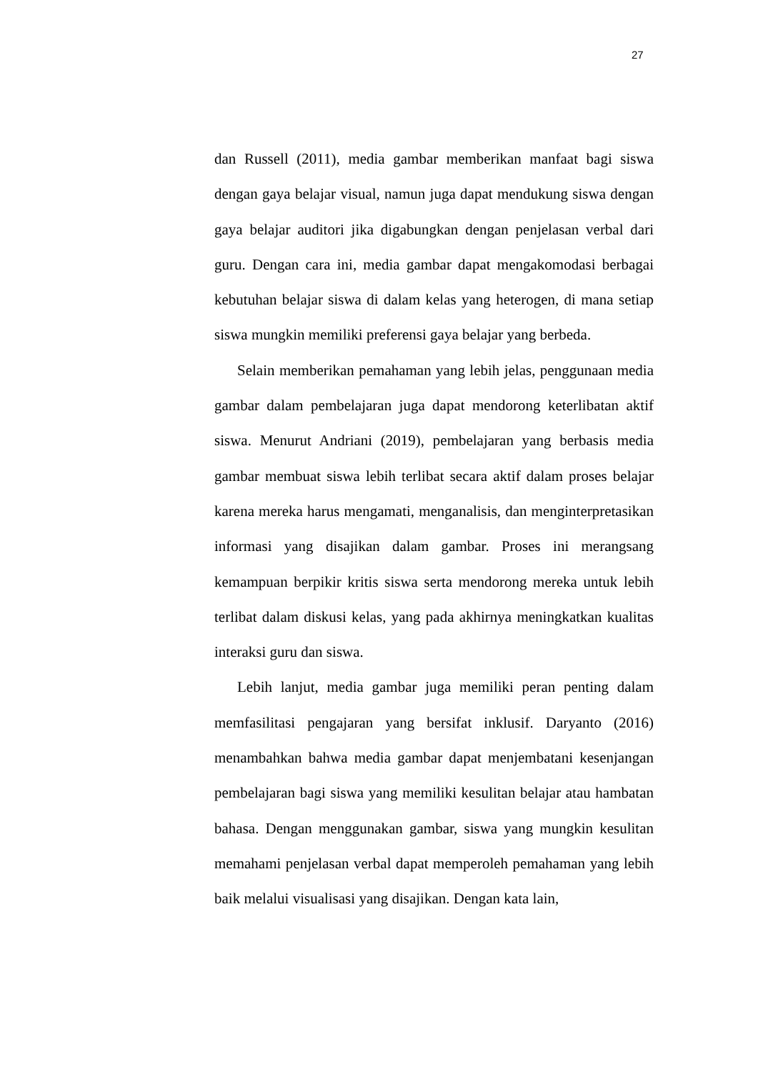27
dan Russell (2011), media gambar memberikan manfaat bagi siswa dengan gaya belajar visual, namun juga dapat mendukung siswa dengan gaya belajar auditori jika digabungkan dengan penjelasan verbal dari guru. Dengan cara ini, media gambar dapat mengakomodasi berbagai kebutuhan belajar siswa di dalam kelas yang heterogen, di mana setiap siswa mungkin memiliki preferensi gaya belajar yang berbeda.
Selain memberikan pemahaman yang lebih jelas, penggunaan media gambar dalam pembelajaran juga dapat mendorong keterlibatan aktif siswa. Menurut Andriani (2019), pembelajaran yang berbasis media gambar membuat siswa lebih terlibat secara aktif dalam proses belajar karena mereka harus mengamati, menganalisis, dan menginterpretasikan informasi yang disajikan dalam gambar. Proses ini merangsang kemampuan berpikir kritis siswa serta mendorong mereka untuk lebih terlibat dalam diskusi kelas, yang pada akhirnya meningkatkan kualitas interaksi guru dan siswa.
Lebih lanjut, media gambar juga memiliki peran penting dalam memfasilitasi pengajaran yang bersifat inklusif. Daryanto (2016) menambahkan bahwa media gambar dapat menjembatani kesenjangan pembelajaran bagi siswa yang memiliki kesulitan belajar atau hambatan bahasa. Dengan menggunakan gambar, siswa yang mungkin kesulitan memahami penjelasan verbal dapat memperoleh pemahaman yang lebih baik melalui visualisasi yang disajikan. Dengan kata lain,